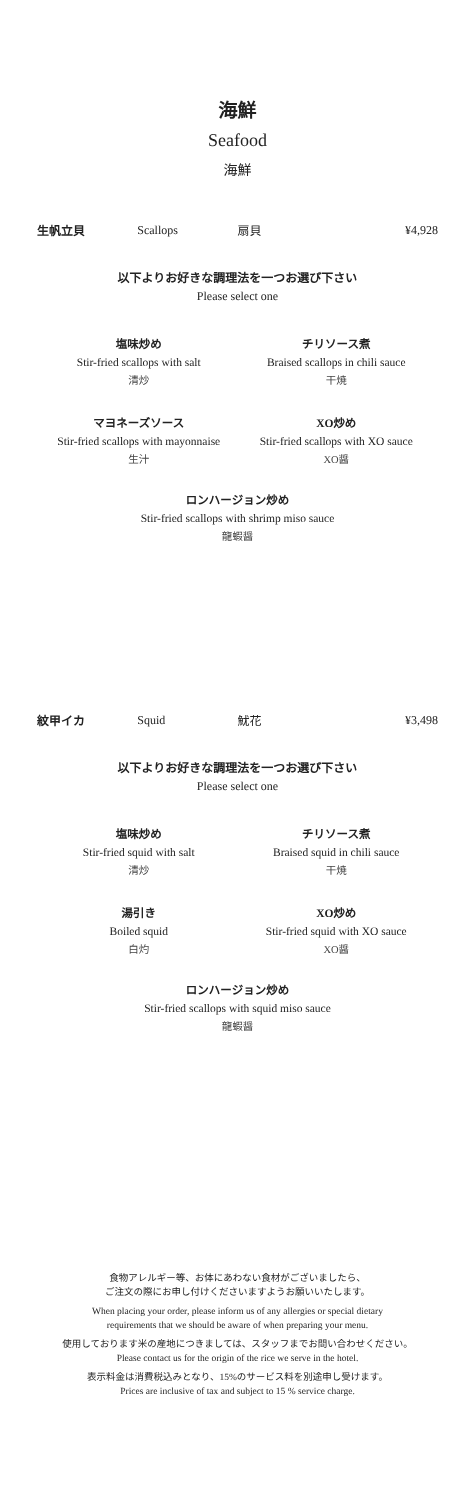海鮮
Seafood
海鮮
生帆立貝 Scallops 扇貝 ¥4,928
以下よりお好きな調理法を一つお選び下さい
Please select one
塩味炒め
Stir-fried scallops with salt
清炒
チリソース煮
Braised scallops in chili sauce
干焼
マヨネーズソース
Stir-fried scallops with mayonnaise
生汁
XO炒め
Stir-fried scallops with XO sauce
XO醤
ロンハージョン炒め
Stir-fried scallops with shrimp miso sauce
龍蝦醤
紋甲イカ Squid 魷花 ¥3,498
以下よりお好きな調理法を一つお選び下さい
Please select one
塩味炒め
Stir-fried squid with salt
清炒
チリソース煮
Braised squid in chili sauce
干焼
湯引き
Boiled squid
白灼
XO炒め
Stir-fried squid with XO sauce
XO醤
ロンハージョン炒め
Stir-fried scallops with squid miso sauce
龍蝦醤
食物アレルギー等、お体にあわない食材がございましたら、
ご注文の際にお申し付けくださいますようお願いいたします。
When placing your order, please inform us of any allergies or special dietary
requirements that we should be aware of when preparing your menu.
使用しております米の産地につきましては、スタッフまでお問い合わせください。
Please contact us for the origin of the rice we serve in the hotel.
表示料金は消費税込みとなり、15%のサービス料を別途申し受けます。
Prices are inclusive of tax and subject to 15 % service charge.